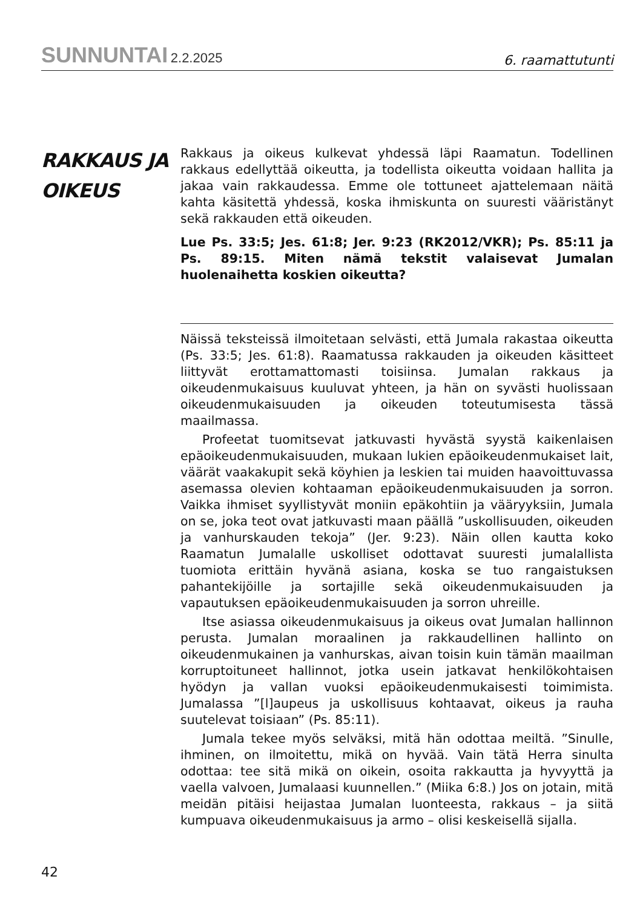SUNNUNTAI 2.2.2025
6. raamattutunti
RAKKAUS JA
OIKEUS
Rakkaus ja oikeus kulkevat yhdessä läpi Raamatun. Todellinen rakkaus edellyttää oikeutta, ja todellista oikeutta voidaan hallita ja jakaa vain rakkaudessa. Emme ole tottuneet ajattelemaan näitä kahta käsitettä yhdessä, koska ihmiskunta on suuresti vääristänyt sekä rakkauden että oikeuden.
Lue Ps. 33:5; Jes. 61:8; Jer. 9:23 (RK2012/VKR); Ps. 85:11 ja Ps. 89:15. Miten nämä tekstit valaisevat Jumalan huolenaihetta koskien oikeutta?
Näissä teksteissä ilmoitetaan selvästi, että Jumala rakastaa oikeutta (Ps. 33:5; Jes. 61:8). Raamatussa rakkauden ja oikeuden käsitteet liittyvät erottamattomasti toisiinsa. Jumalan rakkaus ja oikeudenmukaisuus kuuluvat yhteen, ja hän on syvästi huolissaan oikeudenmukaisuuden ja oikeuden toteutumisesta tässä maailmassa.
Profeetat tuomitsevat jatkuvasti hyvästä syystä kaikenlaisen epäoikeudenmukaisuuden, mukaan lukien epäoikeudenmukaiset lait, väärät vaakakupit sekä köyhien ja leskien tai muiden haavoittuvassa asemassa olevien kohtaaman epäoikeudenmukaisuuden ja sorron. Vaikka ihmiset syyllistyvät moniin epäkohtiin ja vääryyksiin, Jumala on se, joka teot ovat jatkuvasti maan päällä ”uskollisuuden, oikeuden ja vanhurskauden tekoja” (Jer. 9:23). Näin ollen kautta koko Raamatun Jumalalle uskolliset odottavat suuresti jumalallista tuomiota erittäin hyvänä asiana, koska se tuo rangaistuksen pahantekijöille ja sortajille sekä oikeudenmukaisuuden ja vapautuksen epäoikeudenmukaisuuden ja sorron uhreille.
Itse asiassa oikeudenmukaisuus ja oikeus ovat Jumalan hallinnon perusta. Jumalan moraalinen ja rakkaudellinen hallinto on oikeudenmukainen ja vanhurskas, aivan toisin kuin tämän maailman korruptoituneet hallinnot, jotka usein jatkavat henkilökohtaisen hyödyn ja vallan vuoksi epäoikeudenmukaisesti toimimista. Jumalassa ”[l]aupeus ja uskollisuus kohtaavat, oikeus ja rauha suutelevat toisiaan” (Ps. 85:11).
Jumala tekee myös selväksi, mitä hän odottaa meiltä. ”Sinulle, ihminen, on ilmoitettu, mikä on hyvää. Vain tätä Herra sinulta odottaa: tee sitä mikä on oikein, osoita rakkautta ja hyvyyttä ja vaella valvoen, Jumalaasi kuunnellen.” (Miika 6:8.) Jos on jotain, mitä meidän pitäisi heijastaa Jumalan luonteesta, rakkaus – ja siitä kumpuava oikeudenmukaisuus ja armo – olisi keskeisellä sijalla.
42